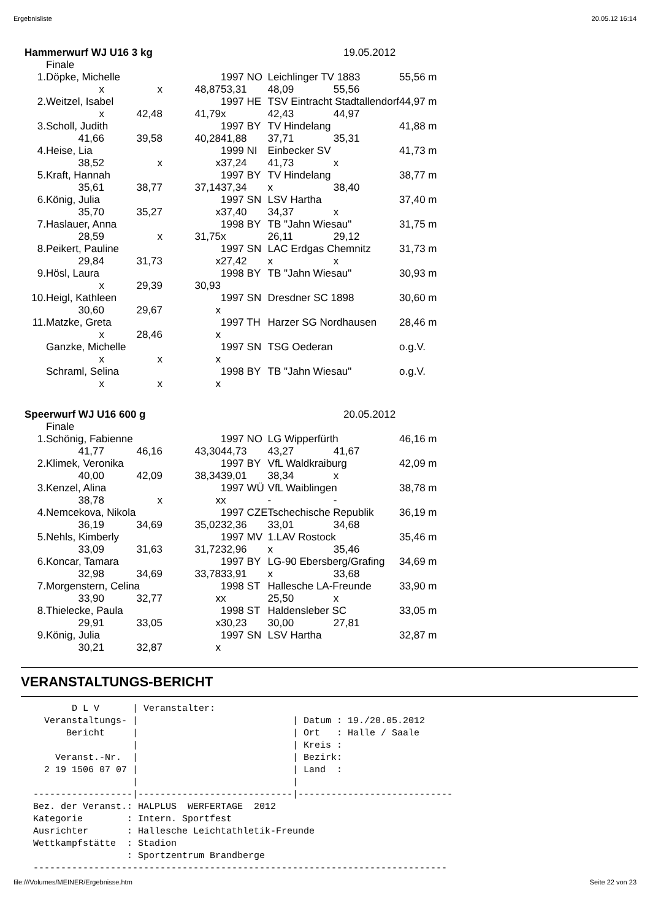Ergebnisliste 20.05.12 16:14
| Hammerwurf WJ U16 3 kg | | | | 19.05.2012 | | | |
| | Finale | | | | | | |
| 1. | Döpke, Michelle | | | 1997 NO | Leichlinger TV 1883 | | 55,56 m |
| | x | x | 48,87 | 53,31 | 48,09 | 55,56 | |
| 2. | Weitzel, Isabel | | | 1997 HE | TSV Eintracht Stadtallendorf | | 44,97 m |
| | x | 42,48 | 41,79 | x | 42,43 | 44,97 | |
| 3. | Scholl, Judith | | | 1997 BY | TV Hindelang | | 41,88 m |
| | 41,66 | 39,58 | 40,28 | 41,88 | 37,71 | 35,31 | |
| 4. | Heise, Lia | | | 1999 NI | Einbecker SV | | 41,73 m |
| | 38,52 | x | x | 37,24 | 41,73 | x | |
| 5. | Kraft, Hannah | | | 1997 BY | TV Hindelang | | 38,77 m |
| | 35,61 | 38,77 | 37,14 | 37,34 | x | 38,40 | |
| 6. | König, Julia | | | 1997 SN | LSV Hartha | | 37,40 m |
| | 35,70 | 35,27 | x | 37,40 | 34,37 | x | |
| 7. | Haslauer, Anna | | | 1998 BY | TB "Jahn Wiesau" | | 31,75 m |
| | 28,59 | x | 31,75 | x | 26,11 | 29,12 | |
| 8. | Peikert, Pauline | | | 1997 SN | LAC Erdgas Chemnitz | | 31,73 m |
| | 29,84 | 31,73 | x | 27,42 | x | x | |
| 9. | Hösl, Laura | | | 1998 BY | TB "Jahn Wiesau" | | 30,93 m |
| | x | 29,39 | 30,93 | | | | |
| 10. | Heigl, Kathleen | | | 1997 SN | Dresdner SC 1898 | | 30,60 m |
| | 30,60 | 29,67 | x | | | | |
| 11. | Matzke, Greta | | | 1997 TH | Harzer SG Nordhausen | | 28,46 m |
| | x | 28,46 | x | | | | |
| | Ganzke, Michelle | | | 1997 SN | TSG Oederan | | o.g.V. |
| | x | x | x | | | | |
| | Schraml, Selina | | | 1998 BY | TB "Jahn Wiesau" | | o.g.V. |
| | x | x | x | | | | |
| Speerwurf WJ U16 600 g | | | | 20.05.2012 | | | |
| | Finale | | | | | | |
| 1. | Schönig, Fabienne | | | 1997 NO | LG Wipperfürth | | 46,16 m |
| | 41,77 | 46,16 | 43,30 | 44,73 | 43,27 | 41,67 | |
| 2. | Klimek, Veronika | | | 1997 BY | VfL Waldkraiburg | | 42,09 m |
| | 40,00 | 42,09 | 38,34 | 39,01 | 38,34 | x | |
| 3. | Kenzel, Alina | | | 1997 WÜ | VfL Waiblingen | | 38,78 m |
| | 38,78 | x | x | x | - | - | |
| 4. | Nemcekova, Nikola | | | 1997 CZE | Tschechische Republik | | 36,19 m |
| | 36,19 | 34,69 | 35,02 | 32,36 | 33,01 | 34,68 | |
| 5. | Nehls, Kimberly | | | 1997 MV | 1.LAV Rostock | | 35,46 m |
| | 33,09 | 31,63 | 31,72 | 32,96 | x | 35,46 | |
| 6. | Koncar, Tamara | | | 1997 BY | LG-90 Ebersberg/Grafing | | 34,69 m |
| | 32,98 | 34,69 | 33,78 | 33,91 | x | 33,68 | |
| 7. | Morgenstern, Celina | | | 1998 ST | Hallesche LA-Freunde | | 33,90 m |
| | 33,90 | 32,77 | x | x | 25,50 | x | |
| 8. | Thielecke, Paula | | | 1998 ST | Haldensleber SC | | 33,05 m |
| | 29,91 | 33,05 | x | 30,23 | 30,00 | 27,81 | |
| 9. | König, Julia | | | 1997 SN | LSV Hartha | | 32,87 m |
| | 30,21 | 32,87 | x | | | | |
VERANSTALTUNGS-BERICHT
       D L V      | Veranstalter:
  Veranstaltungs- |                            | Datum : 19./20.05.2012
      Bericht     |                            | Ort   : Halle / Saale
                  |                            | Kreis :
    Veranst.-Nr.  |                            | Bezirk:
  2 19 1506 07 07 |                            | Land  :
                  |                            |
------------------|----------------------------|----------------------------
Bez. der Veranst.: HALPLUS  WERFERTAGE  2012
Kategorie        : Intern. Sportfest
Ausrichter       : Hallesche Leichtathletik-Freunde
Wettkampfstätte  : Stadion
                 : Sportzentrum Brandberge
---------------------------------------------------------------------------
file:///Volumes/MEINER/Ergebnisse.htm Seite 22 von 23